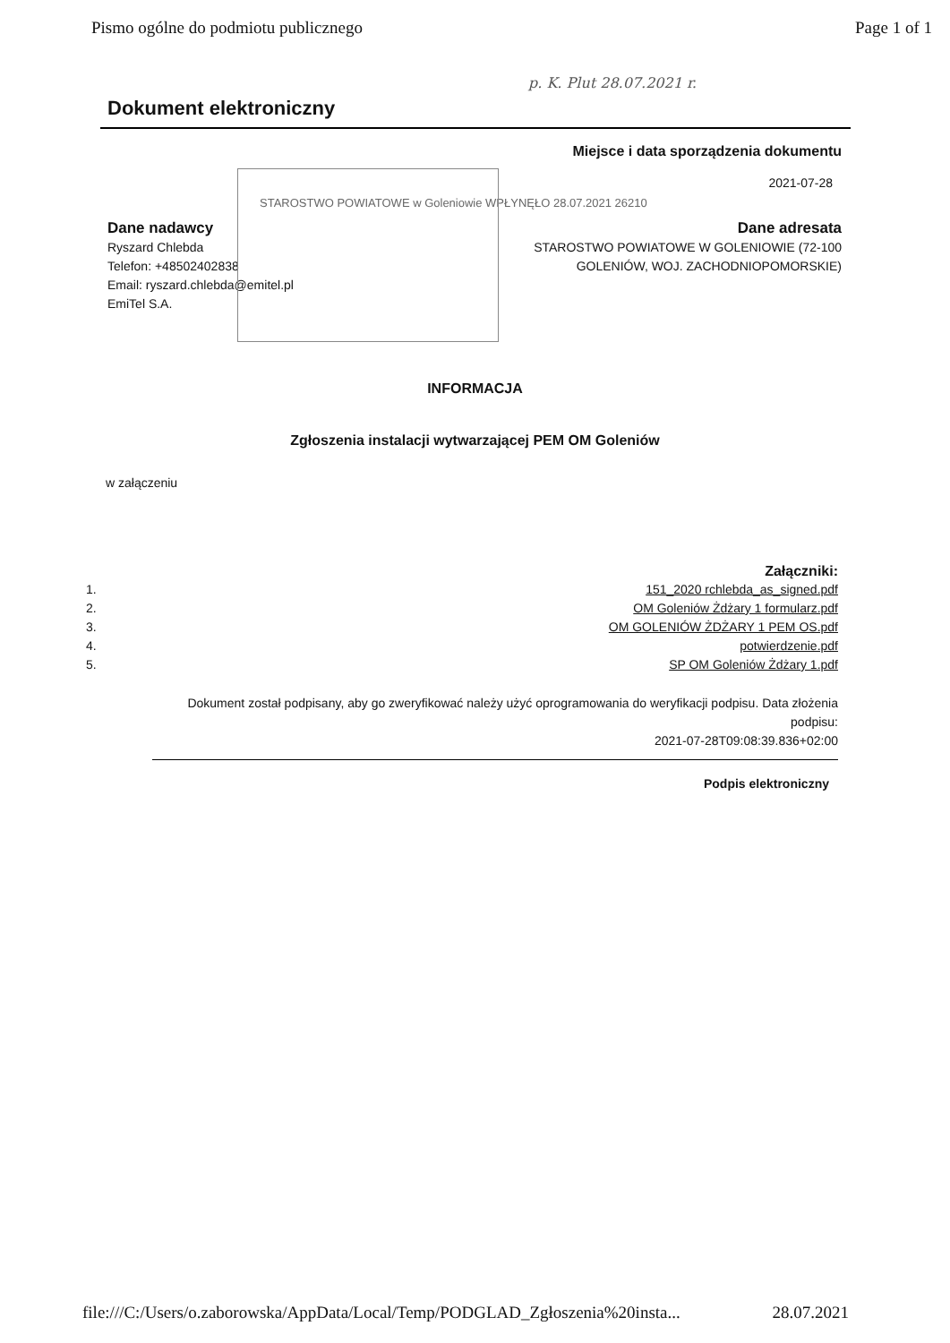Pismo ogólne do podmiotu publicznego Page 1 of 1
p. K. Plut 28.07.2021 r.
Dokument elektroniczny
Miejsce i data sporządzenia dokumentu
2021-07-28
STAROSTWO POWIATOWE w Goleniowie WPŁYNĘŁO 28.07.2021 26210
Dane nadawcy
Ryszard Chlebda
Telefon: +48502402838
Email: ryszard.chlebda@emitel.pl
EmiTel S.A.
Dane adresata
STAROSTWO POWIATOWE W GOLENIOWIE (72-100
GOLENIÓW, WOJ. ZACHODNIOPOMORSKIE)
INFORMACJA
Zgłoszenia instalacji wytwarzającej PEM OM Goleniów
w załączeniu
Załączniki:
1. 151_2020 rchlebda_as_signed.pdf
2. OM Goleniów Żdżary 1 formularz.pdf
3. OM GOLENIÓW ŻDŻARY 1 PEM OS.pdf
4. potwierdzenie.pdf
5. SP OM Goleniów Żdżary 1.pdf
Dokument został podpisany, aby go zweryfikować należy użyć oprogramowania do weryfikacji podpisu. Data złożenia podpisu:
2021-07-28T09:08:39.836+02:00
Podpis elektroniczny
file:///C:/Users/o.zaborowska/AppData/Local/Temp/PODGLAD_Zgłoszenia%20insta... 28.07.2021